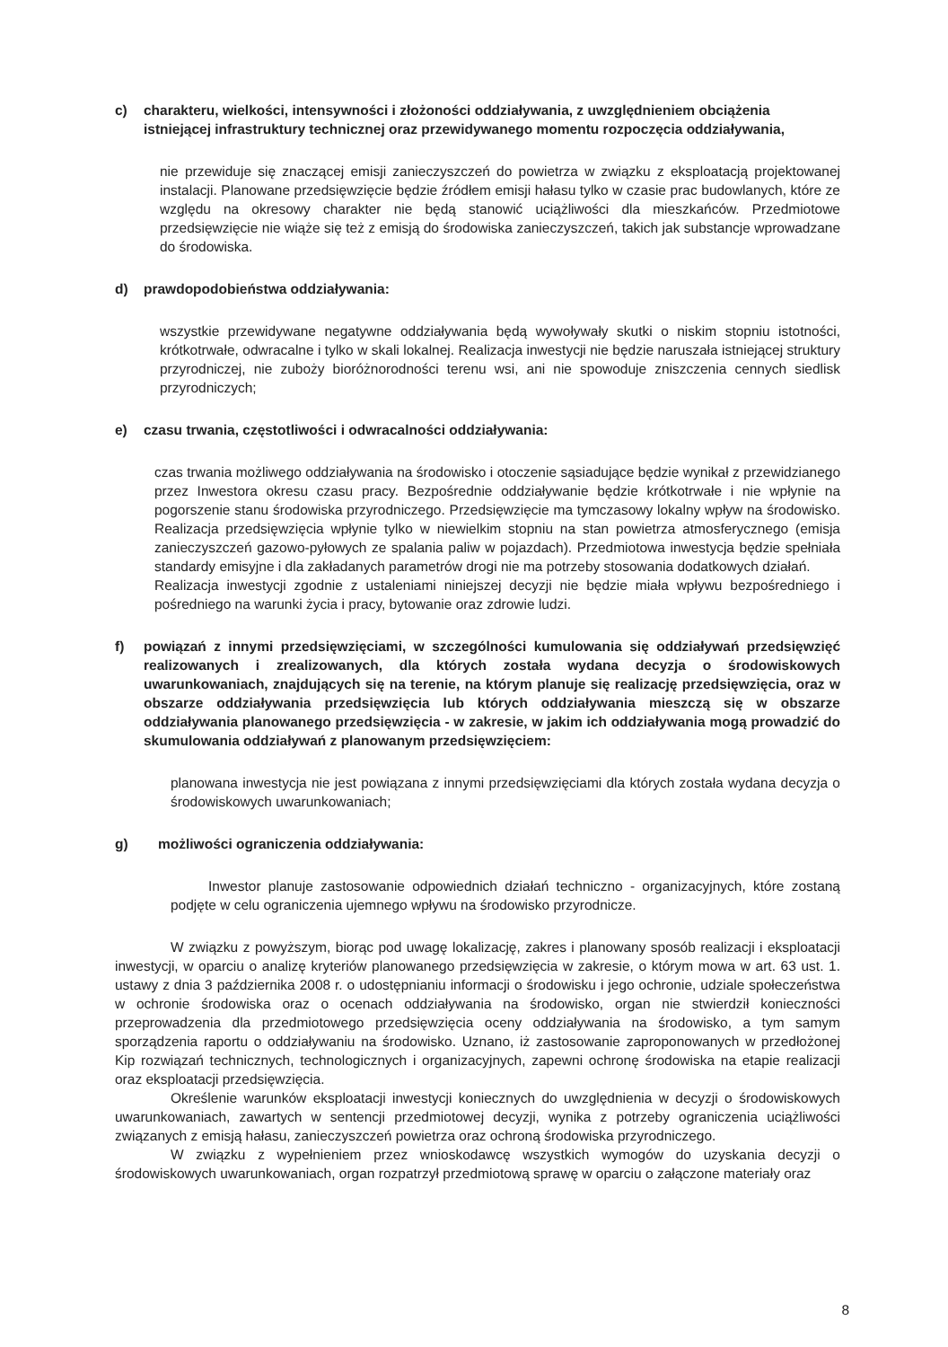c) charakteru, wielkości, intensywności i złożoności oddziaływania, z uwzględnieniem obciążenia istniejącej infrastruktury technicznej oraz przewidywanego momentu rozpoczęcia oddziaływania,
nie przewiduje się znaczącej emisji zanieczyszczeń do powietrza w związku z eksploatacją projektowanej instalacji. Planowane przedsięwzięcie będzie źródłem emisji hałasu tylko w czasie prac budowlanych, które ze względu na okresowy charakter nie będą stanowić uciążliwości dla mieszkańców. Przedmiotowe przedsięwzięcie nie wiąże się też z emisją do środowiska zanieczyszczeń, takich jak substancje wprowadzane do środowiska.
d) prawdopodobieństwa oddziaływania:
wszystkie przewidywane negatywne oddziaływania będą wywoływały skutki o niskim stopniu istotności, krótkotrwałe, odwracalne i tylko w skali lokalnej. Realizacja inwestycji nie będzie naruszała istniejącej struktury przyrodniczej, nie zuboży bioróżnorodności terenu wsi, ani nie spowoduje zniszczenia cennych siedlisk przyrodniczych;
e) czasu trwania, częstotliwości i odwracalności oddziaływania:
czas trwania możliwego oddziaływania na środowisko i otoczenie sąsiadujące będzie wynikał z przewidzianego przez Inwestora okresu czasu pracy. Bezpośrednie oddziaływanie będzie krótkotrwałe i nie wpłynie na pogorszenie stanu środowiska przyrodniczego. Przedsięwzięcie ma tymczasowy lokalny wpływ na środowisko. Realizacja przedsięwzięcia wpłynie tylko w niewielkim stopniu na stan powietrza atmosferycznego (emisja zanieczyszczeń gazowo-pyłowych ze spalania paliw w pojazdach). Przedmiotowa inwestycja będzie spełniała standardy emisyjne i dla zakładanych parametrów drogi nie ma potrzeby stosowania dodatkowych działań.
Realizacja inwestycji zgodnie z ustaleniami niniejszej decyzji nie będzie miała wpływu bezpośredniego i pośredniego na warunki życia i pracy, bytowanie oraz zdrowie ludzi.
f) powiązań z innymi przedsięwzięciami, w szczególności kumulowania się oddziaływań przedsięwzięć realizowanych i zrealizowanych, dla których została wydana decyzja o środowiskowych uwarunkowaniach, znajdujących się na terenie, na którym planuje się realizację przedsięwzięcia, oraz w obszarze oddziaływania przedsięwzięcia lub których oddziaływania mieszczą się w obszarze oddziaływania planowanego przedsięwzięcia - w zakresie, w jakim ich oddziaływania mogą prowadzić do skumulowania oddziaływań z planowanym przedsięwzięciem:
planowana inwestycja nie jest powiązana z innymi przedsięwzięciami dla których została wydana decyzja o środowiskowych uwarunkowaniach;
g) możliwości ograniczenia oddziaływania:
Inwestor planuje zastosowanie odpowiednich działań techniczno - organizacyjnych, które zostaną podjęte w celu ograniczenia ujemnego wpływu na środowisko przyrodnicze.
W związku z powyższym, biorąc pod uwagę lokalizację, zakres i planowany sposób realizacji i eksploatacji inwestycji, w oparciu o analizę kryteriów planowanego przedsięwzięcia w zakresie, o którym mowa w art. 63 ust. 1. ustawy z dnia 3 października 2008 r. o udostępnianiu informacji o środowisku i jego ochronie, udziale społeczeństwa w ochronie środowiska oraz o ocenach oddziaływania na środowisko, organ nie stwierdził konieczności przeprowadzenia dla przedmiotowego przedsięwzięcia oceny oddziaływania na środowisko, a tym samym sporządzenia raportu o oddziaływaniu na środowisko. Uznano, iż zastosowanie zaproponowanych w przedłożonej Kip rozwiązań technicznych, technologicznych i organizacyjnych, zapewni ochronę środowiska na etapie realizacji oraz eksploatacji przedsięwzięcia.
Określenie warunków eksploatacji inwestycji koniecznych do uwzględnienia w decyzji o środowiskowych uwarunkowaniach, zawartych w sentencji przedmiotowej decyzji, wynika z potrzeby ograniczenia uciążliwości związanych z emisją hałasu, zanieczyszczeń powietrza oraz ochroną środowiska przyrodniczego.
W związku z wypełnieniem przez wnioskodawcę wszystkich wymogów do uzyskania decyzji o środowiskowych uwarunkowaniach, organ rozpatrzył przedmiotową sprawę w oparciu o załączone materiały oraz
8